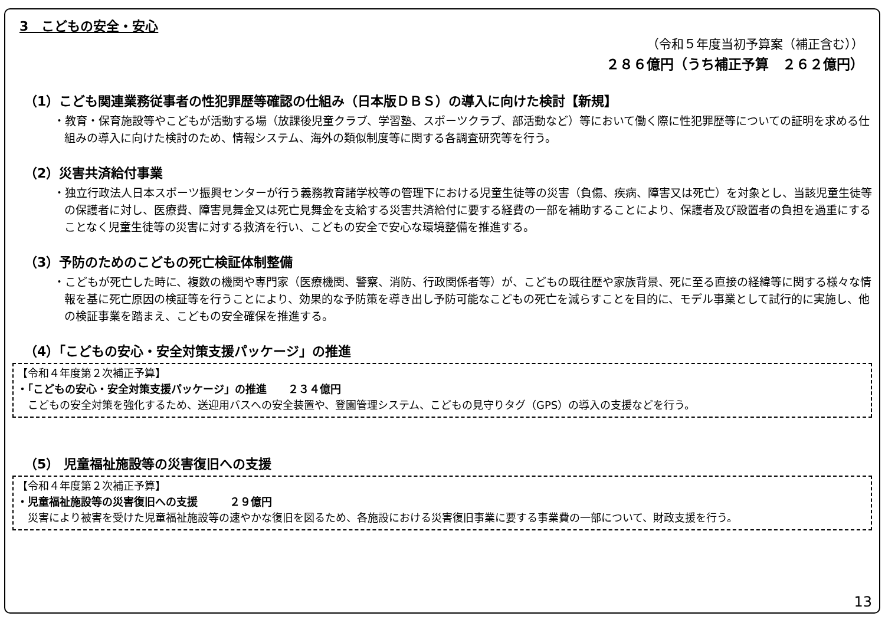3　こどもの安全・安心
（令和５年度当初予算案（補正含む））
２８６億円（うち補正予算　２６２億円）
（1）こども関連業務従事者の性犯罪歴等確認の仕組み（日本版ＤＢＳ）の導入に向けた検討【新規】
・教育・保育施設等やこどもが活動する場（放課後児童クラブ、学習塾、スポーツクラブ、部活動など）等において働く際に性犯罪歴等についての証明を求める仕組みの導入に向けた検討のため、情報システム、海外の類似制度等に関する各調査研究等を行う。
（2）災害共済給付事業
・独立行政法人日本スポーツ振興センターが行う義務教育諸学校等の管理下における児童生徒等の災害（負傷、疾病、障害又は死亡）を対象とし、当該児童生徒等の保護者に対し、医療費、障害見舞金又は死亡見舞金を支給する災害共済給付に要する経費の一部を補助することにより、保護者及び設置者の負担を過重にすることなく児童生徒等の災害に対する救済を行い、こどもの安全で安心な環境整備を推進する。
（3）予防のためのこどもの死亡検証体制整備
・こどもが死亡した時に、複数の機関や専門家（医療機関、警察、消防、行政関係者等）が、こどもの既往歴や家族背景、死に至る直接の経緯等に関する様々な情報を基に死亡原因の検証等を行うことにより、効果的な予防策を導き出し予防可能なこどもの死亡を減らすことを目的に、モデル事業として試行的に実施し、他の検証事業を踏まえ、こどもの安全確保を推進する。
（4）「こどもの安心・安全対策支援パッケージ」の推進
【令和４年度第２次補正予算】
・「こどもの安心・安全対策支援パッケージ」の推進　　２３４億円
　こどもの安全対策を強化するため、送迎用バスへの安全装置や、登園管理システム、こどもの見守りタグ（GPS）の導入の支援などを行う。
（5） 児童福祉施設等の災害復旧への支援
【令和４年度第２次補正予算】
・児童福祉施設等の災害復旧への支援　　　２９億円
　災害により被害を受けた児童福祉施設等の速やかな復旧を図るため、各施設における災害復旧事業に要する事業費の一部について、財政支援を行う。
13